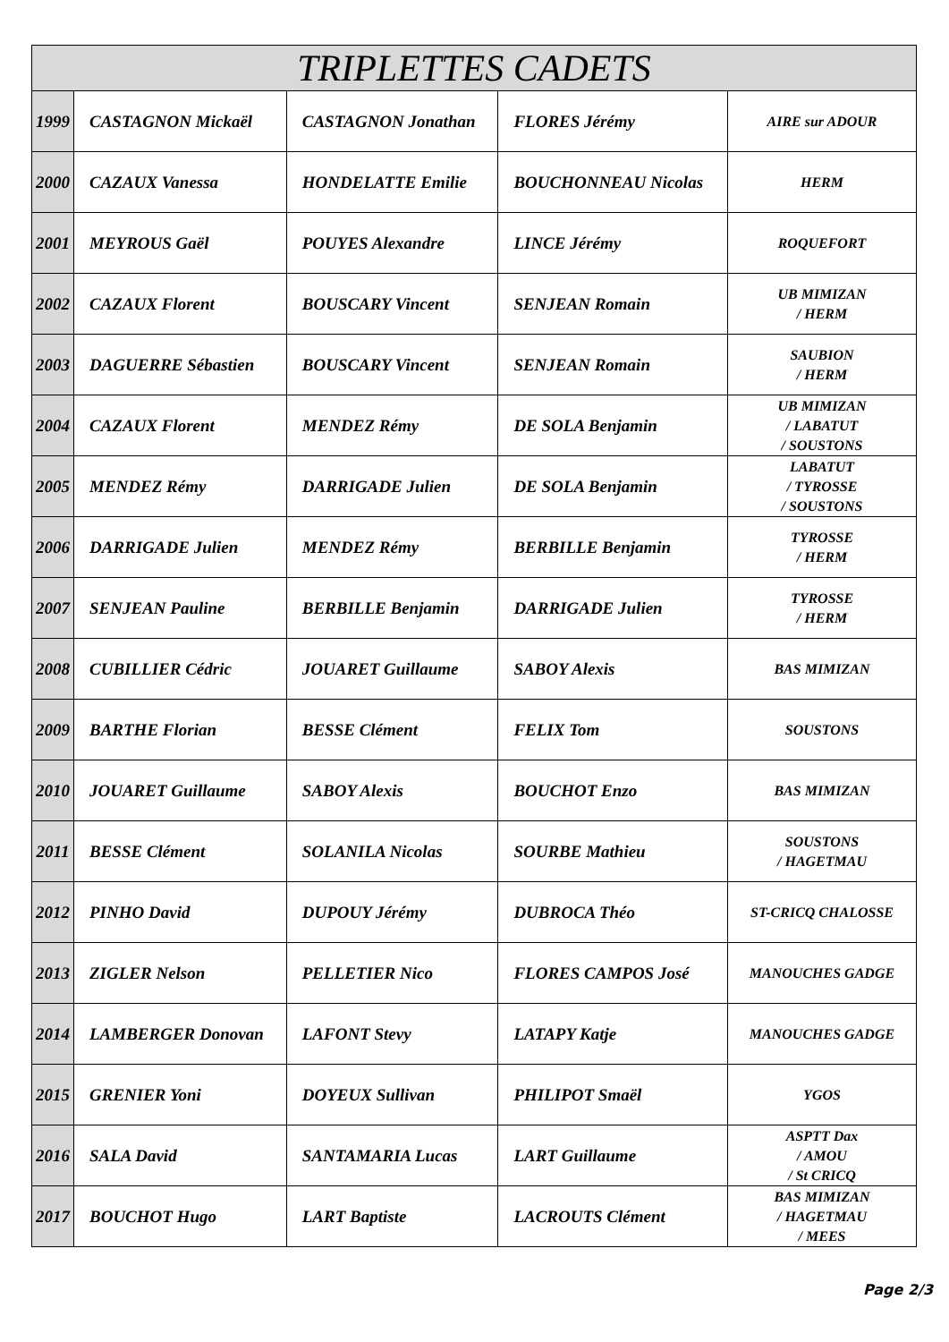| TRIPLETTES CADETS | | | | |
| --- | --- | --- | --- | --- |
| 1999 | CASTAGNON Mickaël | CASTAGNON Jonathan | FLORES Jérémy | AIRE sur ADOUR |
| 2000 | CAZAUX Vanessa | HONDELATTE Emilie | BOUCHONNEAU Nicolas | HERM |
| 2001 | MEYROUS Gaël | POUYES Alexandre | LINCE Jérémy | ROQUEFORT |
| 2002 | CAZAUX Florent | BOUSCARY Vincent | SENJEAN Romain | UB MIMIZAN / HERM |
| 2003 | DAGUERRE Sébastien | BOUSCARY Vincent | SENJEAN Romain | SAUBION / HERM |
| 2004 | CAZAUX Florent | MENDEZ Rémy | DE SOLA Benjamin | UB MIMIZAN / LABATUT / SOUSTONS |
| 2005 | MENDEZ Rémy | DARRIGADE Julien | DE SOLA Benjamin | LABATUT / TYROSSE / SOUSTONS |
| 2006 | DARRIGADE Julien | MENDEZ Rémy | BERBILLE Benjamin | TYROSSE / HERM |
| 2007 | SENJEAN Pauline | BERBILLE Benjamin | DARRIGADE Julien | TYROSSE / HERM |
| 2008 | CUBILLIER Cédric | JOUARET Guillaume | SABOY Alexis | BAS MIMIZAN |
| 2009 | BARTHE Florian | BESSE Clément | FELIX Tom | SOUSTONS |
| 2010 | JOUARET Guillaume | SABOY Alexis | BOUCHOT Enzo | BAS MIMIZAN |
| 2011 | BESSE Clément | SOLANILA Nicolas | SOURBE Mathieu | SOUSTONS / HAGETMAU |
| 2012 | PINHO David | DUPOUY Jérémy | DUBROCA Théo | ST-CRICQ CHALOSSE |
| 2013 | ZIGLER Nelson | PELLETIER Nico | FLORES CAMPOS José | MANOUCHES GADGE |
| 2014 | LAMBERGER Donovan | LAFONT Stevy | LATAPY Katje | MANOUCHES GADGE |
| 2015 | GRENIER Yoni | DOYEUX Sullivan | PHILIPOT Smaël | YGOS |
| 2016 | SALA David | SANTAMARIA Lucas | LART Guillaume | ASPTT Dax / AMOU / St CRICQ |
| 2017 | BOUCHOT Hugo | LART Baptiste | LACROUTS Clément | BAS MIMIZAN / HAGETMAU / MEES |
Page 2/3